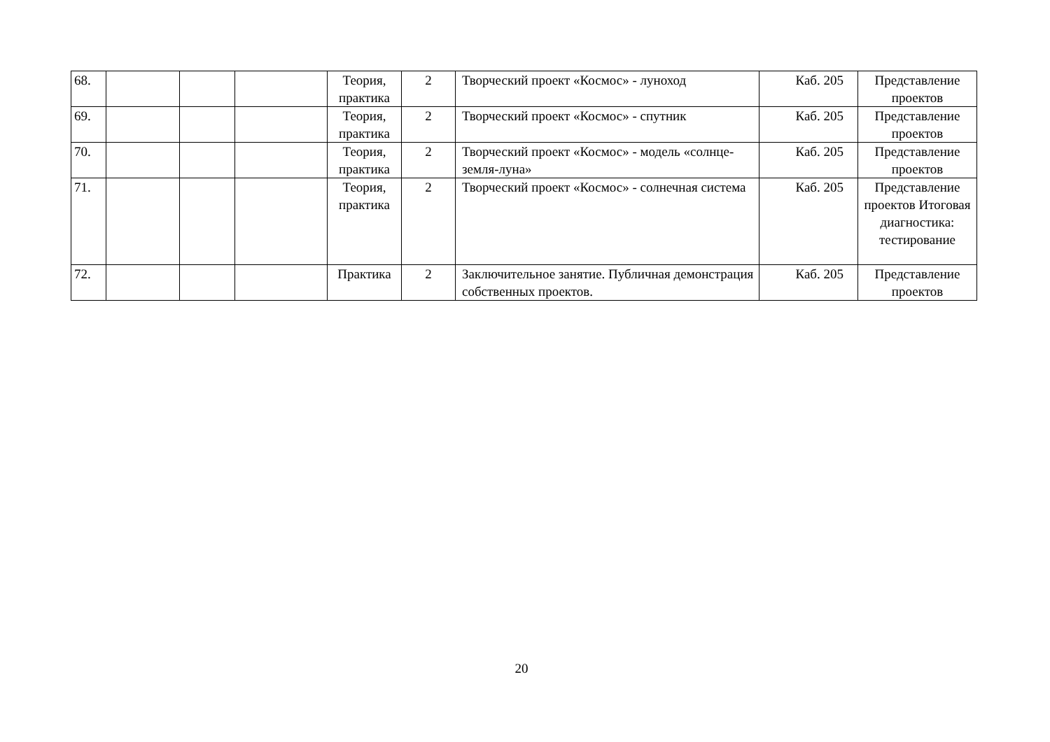| 68. | | | | Теория, практика | 2 | Творческий проект «Космос» - луноход | Каб. 205 | Представление проектов |
| 69. | | | | Теория, практика | 2 | Творческий проект «Космос» - спутник | Каб. 205 | Представление проектов |
| 70. | | | | Теория, практика | 2 | Творческий проект «Космос» - модель «солнце-земля-луна» | Каб. 205 | Представление проектов |
| 71. | | | | Теория, практика | 2 | Творческий проект «Космос» - солнечная система | Каб. 205 | Представление проектов Итоговая диагностика: тестирование |
| 72. | | | | Практика | 2 | Заключительное занятие. Публичная демонстрация собственных проектов. | Каб. 205 | Представление проектов |
20